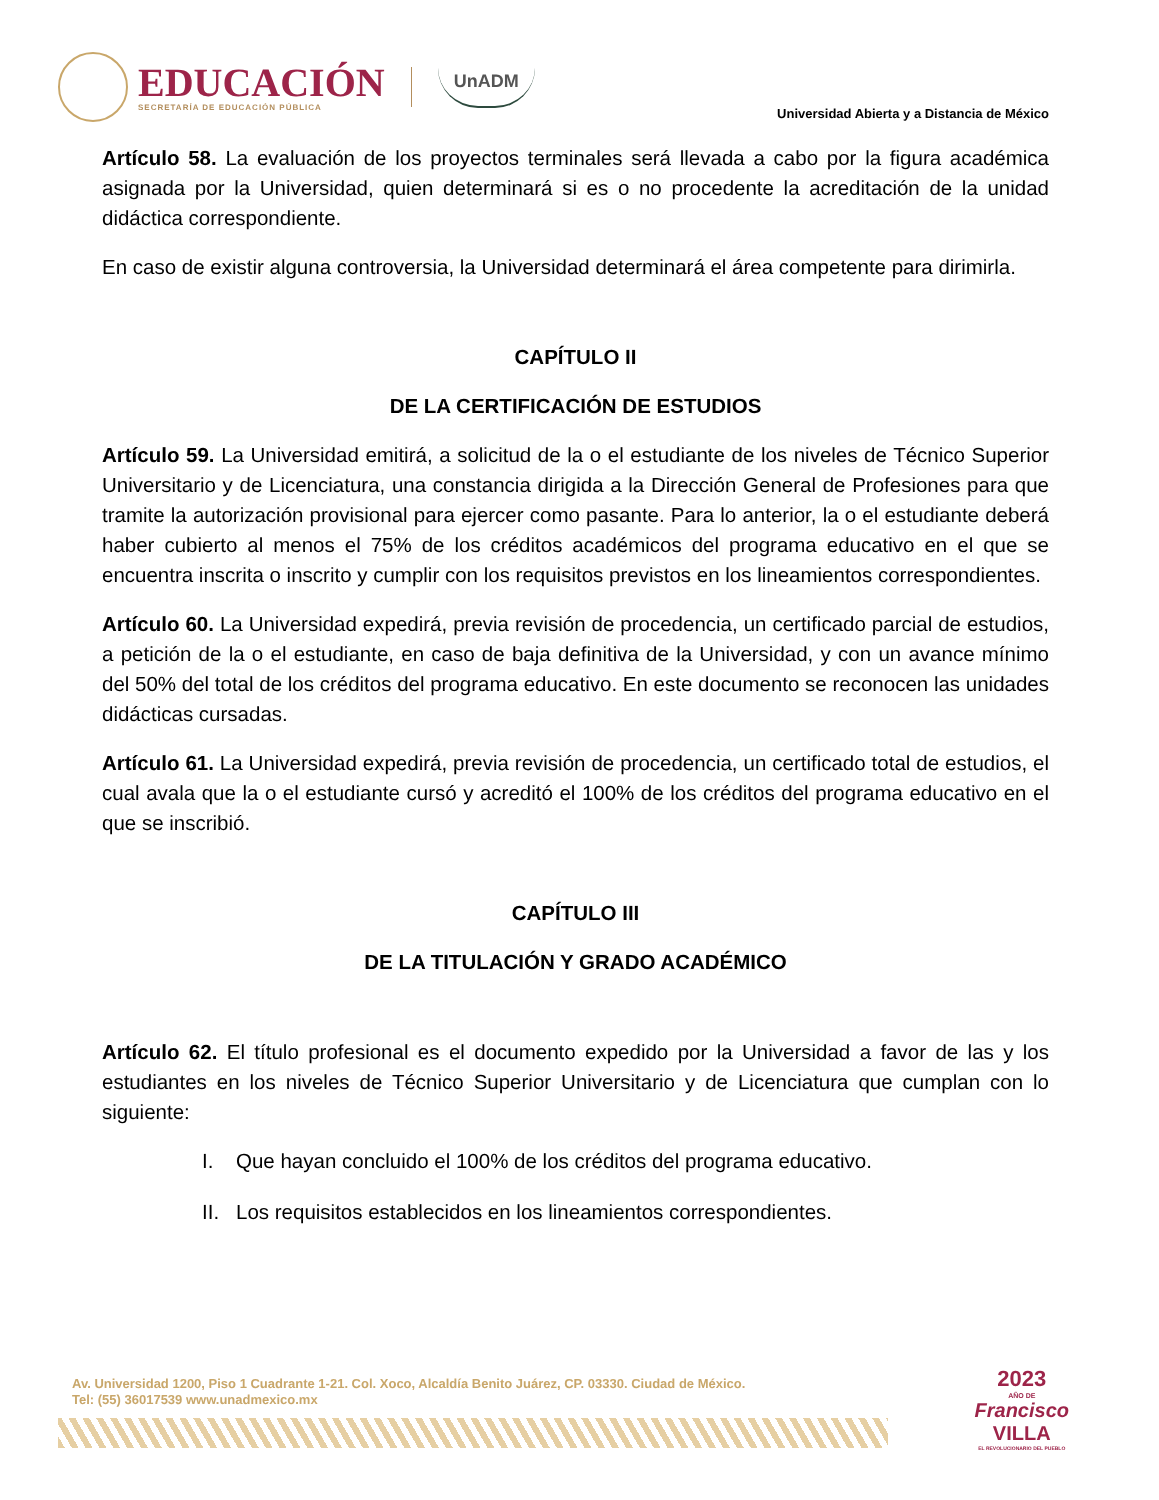EDUCACIÓN
SECRETARÍA DE EDUCACIÓN PÚBLICA
UnADM
Universidad Abierta y a Distancia de México
Artículo 58. La evaluación de los proyectos terminales será llevada a cabo por la figura académica asignada por la Universidad, quien determinará si es o no procedente la acreditación de la unidad didáctica correspondiente.
En caso de existir alguna controversia, la Universidad determinará el área competente para dirimirla.
CAPÍTULO II
DE LA CERTIFICACIÓN DE ESTUDIOS
Artículo 59. La Universidad emitirá, a solicitud de la o el estudiante de los niveles de Técnico Superior Universitario y de Licenciatura, una constancia dirigida a la Dirección General de Profesiones para que tramite la autorización provisional para ejercer como pasante. Para lo anterior, la o el estudiante deberá haber cubierto al menos el 75% de los créditos académicos del programa educativo en el que se encuentra inscrita o inscrito y cumplir con los requisitos previstos en los lineamientos correspondientes.
Artículo 60. La Universidad expedirá, previa revisión de procedencia, un certificado parcial de estudios, a petición de la o el estudiante, en caso de baja definitiva de la Universidad, y con un avance mínimo del 50% del total de los créditos del programa educativo. En este documento se reconocen las unidades didácticas cursadas.
Artículo 61. La Universidad expedirá, previa revisión de procedencia, un certificado total de estudios, el cual avala que la o el estudiante cursó y acreditó el 100% de los créditos del programa educativo en el que se inscribió.
CAPÍTULO III
DE LA TITULACIÓN Y GRADO ACADÉMICO
Artículo 62. El título profesional es el documento expedido por la Universidad a favor de las y los estudiantes en los niveles de Técnico Superior Universitario y de Licenciatura que cumplan con lo siguiente:
I. Que hayan concluido el 100% de los créditos del programa educativo.
II. Los requisitos establecidos en los lineamientos correspondientes.
Av. Universidad 1200, Piso 1 Cuadrante 1-21. Col. Xoco, Alcaldía Benito Juárez, CP. 03330. Ciudad de México.
Tel: (55) 36017539 www.unadmexico.mx
2023
AÑO DE
Francisco
VILLA
EL REVOLUCIONARIO DEL PUEBLO